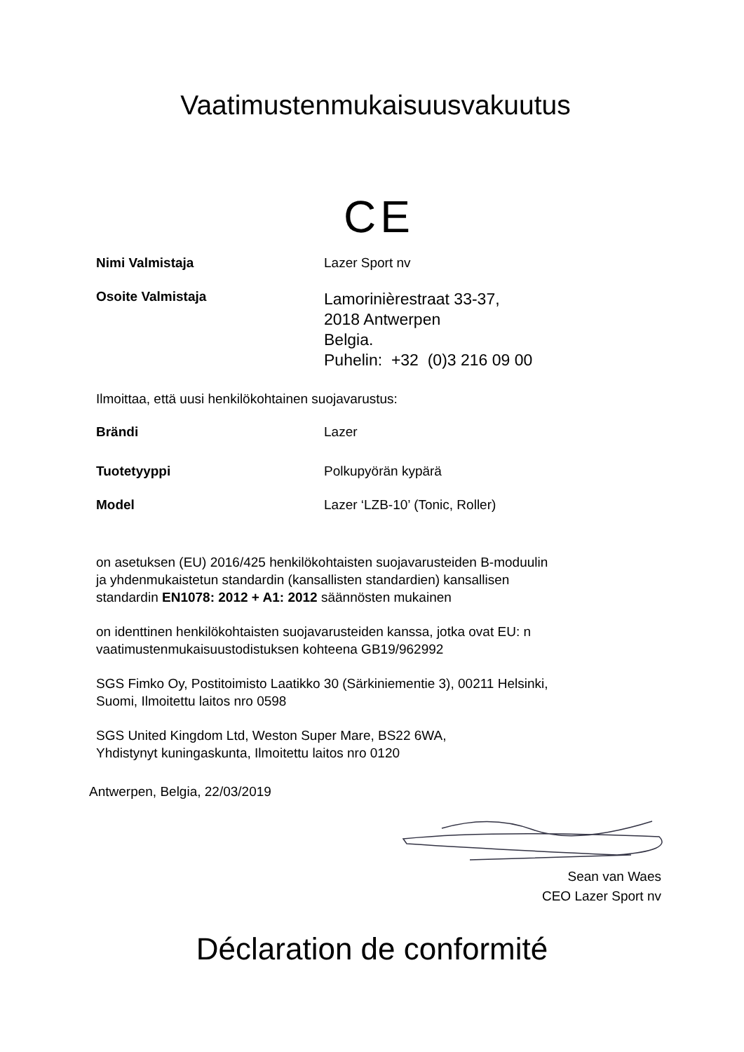Vaatimustenmukaisuusvakuutus
CE
Nimi Valmistaja Lazer Sport nv
Osoite Valmistaja
Lamorinièrestraat 33-37,
2018 Antwerpen
Belgia.
Puhelin: +32 (0)3 216 09 00
Ilmoittaa, että uusi henkilökohtainen suojavarustus:
Brändi Lazer
Tuotetyyppi Polkupyörän kypärä
Model Lazer ‘LZB-10’ (Tonic, Roller)
on asetuksen (EU) 2016/425 henkilökohtaisten suojavarusteiden B-moduulin
ja yhdenmukaistetun standardin (kansallisten standardien) kansallisen
standardin EN1078: 2012 + A1: 2012 säännösten mukainen
on identtinen henkilökohtaisten suojavarusteiden kanssa, jotka ovat EU: n
vaatimustenmukaisuustodistuksen kohteena GB19/962992
SGS Fimko Oy, Postitoimisto Laatikko 30 (Särkiniementie 3), 00211 Helsinki,
Suomi, Ilmoitettu laitos nro 0598
SGS United Kingdom Ltd, Weston Super Mare, BS22 6WA,
Yhdistynyt kuningaskunta, Ilmoitettu laitos nro 0120
Antwerpen, Belgia, 22/03/2019
Sean van Waes
CEO Lazer Sport nv
Déclaration de conformité